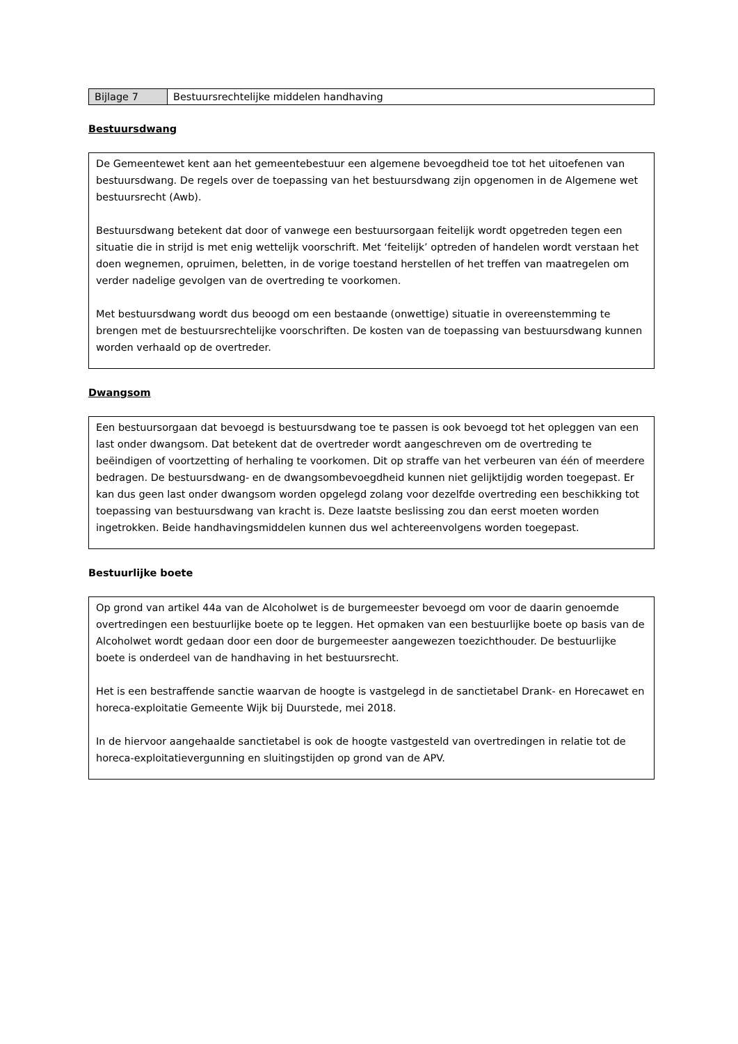| Bijlage 7 | Bestuursrechtelijke middelen handhaving |
Bestuursdwang
De Gemeentewet kent aan het gemeentebestuur een algemene bevoegdheid toe tot het uitoefenen van bestuursdwang. De regels over de toepassing van het bestuursdwang zijn opgenomen in de Algemene wet bestuursrecht (Awb).
Bestuursdwang betekent dat door of vanwege een bestuursorgaan feitelijk wordt opgetreden tegen een situatie die in strijd is met enig wettelijk voorschrift. Met ‘feitelijk’ optreden of handelen wordt verstaan het doen wegnemen, opruimen, beletten, in de vorige toestand herstellen of het treffen van maatregelen om verder nadelige gevolgen van de overtreding te voorkomen.
Met bestuursdwang wordt dus beoogd om een bestaande (onwettige) situatie in overeenstemming te brengen met de bestuursrechtelijke voorschriften. De kosten van de toepassing van bestuursdwang kunnen worden verhaald op de overtreder.
Dwangsom
Een bestuursorgaan dat bevoegd is bestuursdwang toe te passen is ook bevoegd tot het opleggen van een last onder dwangsom. Dat betekent dat de overtreder wordt aangeschreven om de overtreding te beëindigen of voortzetting of herhaling te voorkomen. Dit op straffe van het verbeuren van één of meerdere bedragen. De bestuursdwang- en de dwangsombevoegdheid kunnen niet gelijktijdig worden toegepast. Er kan dus geen last onder dwangsom worden opgelegd zolang voor dezelfde overtreding een beschikking tot toepassing van bestuursdwang van kracht is. Deze laatste beslissing zou dan eerst moeten worden ingetrokken. Beide handhavingsmiddelen kunnen dus wel achtereenvolgens worden toegepast.
Bestuurlijke boete
Op grond van artikel 44a van de Alcoholwet is de burgemeester bevoegd om voor de daarin genoemde overtredingen een bestuurlijke boete op te leggen. Het opmaken van een bestuurlijke boete op basis van de Alcoholwet wordt gedaan door een door de burgemeester aangewezen toezichthouder. De bestuurlijke boete is onderdeel van de handhaving in het bestuursrecht.
Het is een bestraffende sanctie waarvan de hoogte is vastgelegd in de sanctietabel Drank- en Horecawet en horeca-exploitatie Gemeente Wijk bij Duurstede, mei 2018.
In de hiervoor aangehaalde sanctietabel is ook de hoogte vastgesteld van overtredingen in relatie tot de horeca-exploitatievergunning en sluitingstijden op grond van de APV.